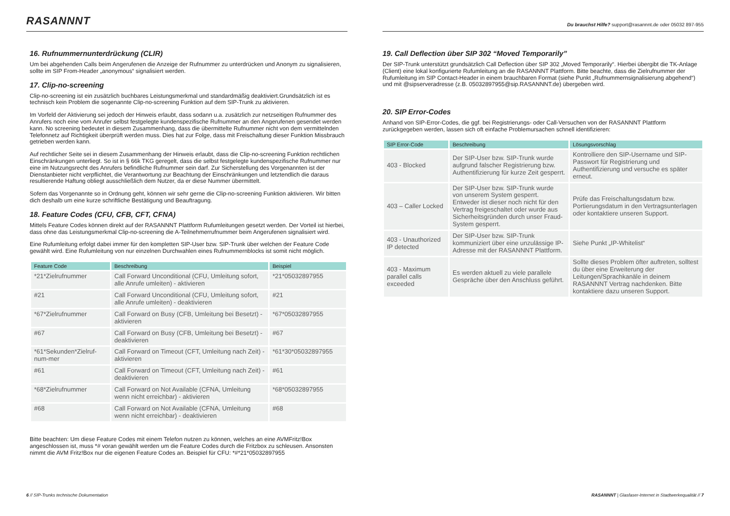RASANNNT
16. Rufnummernunterdrückung (CLIR)
Um bei abgehenden Calls beim Angerufenen die Anzeige der Rufnummer zu unterdrücken und Anonym zu signalisieren, sollte im SIP From-Header „anonymous“ signalisiert werden.
17. Clip-no-screening
Clip-no-screening ist ein zusätzlich buchbares Leistungsmerkmal und standardmäßig deaktiviert.Grundsätzlich ist es technisch kein Problem die sogenannte Clip-no-screening Funktion auf dem SIP-Trunk zu aktivieren.
Im Vorfeld der Aktivierung sei jedoch der Hinweis erlaubt, dass sodann u.a. zusätzlich zur netzseitigen Rufnummer des Anrufers noch eine vom Anrufer selbst festgelegte kundenspezifische Rufnummer an den Angerufenen gesendet werden kann. No screening bedeutet in diesem Zusammenhang, dass die übermittelte Rufnummer nicht von dem vermittelnden Telefonnetz auf Richtigkeit überprüft werden muss. Dies hat zur Folge, dass mit Freischaltung dieser Funktion Missbrauch getrieben werden kann.
Auf rechtlicher Seite sei in diesem Zusammenhang der Hinweis erlaubt, dass die Clip-no-screening Funktion rechtlichen Einschränkungen unterliegt. So ist in § 66k TKG geregelt, dass die selbst festgelegte kundenspezifische Rufnummer nur eine im Nutzungsrecht des Anrufers befindliche Rufnummer sein darf. Zur Sicherstellung des Vorgenannten ist der Dienstanbieter nicht verpflichtet, die Verantwortung zur Beachtung der Einschränkungen und letztendlich die daraus resultierende Haftung obliegt ausschließlich dem Nutzer, da er diese Nummer übermittelt.
Sofern das Vorgenannte so in Ordnung geht, können wir sehr gerne die Clip-no-screening Funktion aktivieren. Wir bitten dich deshalb um eine kurze schriftliche Bestätigung und Beauftragung.
18. Feature Codes (CFU, CFB, CFT, CFNA)
Mittels Feature Codes können direkt auf der RASANNNT Plattform Rufumleitungen gesetzt werden. Der Vorteil ist hierbei, dass ohne das Leistungsmerkmal Clip-no-screening die A-Teilnehmerrufnummer beim Angerufenen signalisiert wird.
Eine Rufumleitung erfolgt dabei immer für den kompletten SIP-User bzw. SIP-Trunk über welchen der Feature Code gewählt wird. Eine Rufumleitung von nur einzelnen Durchwahlen eines Rufnummernblocks ist somit nicht möglich.
| Feature Code | Beschreibung | Beispiel |
| --- | --- | --- |
| *21*Zielrufnummer | Call Forward Unconditional (CFU, Umleitung sofort, alle Anrufe umleiten) - aktivieren | *21*05032897955 |
| #21 | Call Forward Unconditional (CFU, Umleitung sofort, alle Anrufe umleiten) - deaktivieren | #21 |
| *67*Zielrufnummer | Call Forward on Busy (CFB, Umleitung bei Besetzt) - aktivieren | *67*05032897955 |
| #67 | Call Forward on Busy (CFB, Umleitung bei Besetzt) - deaktivieren | #67 |
| *61*Sekunden*Zielruf-num-mer | Call Forward on Timeout (CFT, Umleitung nach Zeit) - aktivieren | *61*30*05032897955 |
| #61 | Call Forward on Timeout (CFT, Umleitung nach Zeit) - deaktivieren | #61 |
| *68*Zielrufnummer | Call Forward on Not Available (CFNA, Umleitung wenn nicht erreichbar) - aktivieren | *68*05032897955 |
| #68 | Call Forward on Not Available (CFNA, Umleitung wenn nicht erreichbar) - deaktivieren | #68 |
Bitte beachten: Um diese Feature Codes mit einem Telefon nutzen zu können, welches an eine AVMFritz!Box angeschlossen ist, muss *# voran gewählt werden um die Feature Codes durch die Fritzbox zu schleusen. Ansonsten nimmt die AVM Fritz!Box nur die eigenen Feature Codes an. Beispiel für CFU: *#*21*05032897955
6 // SIP-Trunks technische Dokumentation
Du brauchst Hilfe? support@rasannnt.de oder 05032 897-955
19. Call Deflection über SIP 302 “Moved Temporarily”
Der SIP-Trunk unterstützt grundsätzlich Call Deflection über SIP 302 „Moved Temporarily“. Hierbei übergibt die TK-Anlage (Client) eine lokal konfigurierte Rufumleitung an die RASANNNT Plattform. Bitte beachte, dass die Zielrufnummer der Rufumleitung im SIP Contact-Header in einem brauchbaren Format (siehe Punkt „Rufnummernsignalisierung abgehend“) und mit @sipserveradresse (z.B. 05032897955@sip.RASANNNT.de) übergeben wird.
20. SIP Error-Codes
Anhand von SIP-Error-Codes, die ggf. bei Registrierungs- oder Call-Versuchen von der RASANNNT Plattform zurückgegeben werden, lassen sich oft einfache Problemursachen schnell identifizieren:
| SIP Error-Code | Beschreibung | Lösungsvorschlag |
| --- | --- | --- |
| 403 - Blocked | Der SIP-User bzw. SIP-Trunk wurde aufgrund falscher Registrierung bzw. Authentifizierung für kurze Zeit gesperrt. | Kontrolliere den SIP-Username und SIP-Passwort für Registrierung und Authentifizierung und versuche es später erneut. |
| 403 – Caller Locked | Der SIP-User bzw. SIP-Trunk wurde von unserem System gesperrt. Entweder ist dieser noch nicht für den Vertrag freigeschaltet oder wurde aus Sicherheitsgründen durch unser Fraud-System gesperrt. | Prüfe das Freischaltungsdatum bzw. Portierungsdatum in den Vertragsunterlagen oder kontaktiere unseren Support. |
| 403 - Unauthorized IP detected | Der SIP-User bzw. SIP-Trunk kommuniziert über eine unzulässige IP-Adresse mit der RASANNNT Plattform. | Siehe Punkt „IP-Whitelist“ |
| 403 - Maximum parallel calls exceeded | Es werden aktuell zu viele parallele Gespräche über den Anschluss geführt. | Sollte dieses Problem öfter auftreten, solltest du über eine Erweiterung der Leitungen/Sprachkanäle in deinem RASANNNT Vertrag nachdenken. Bitte kontaktiere dazu unseren Support. |
RASANNNT | Glasfaser-Internet in Stadtwerkequalität // 7